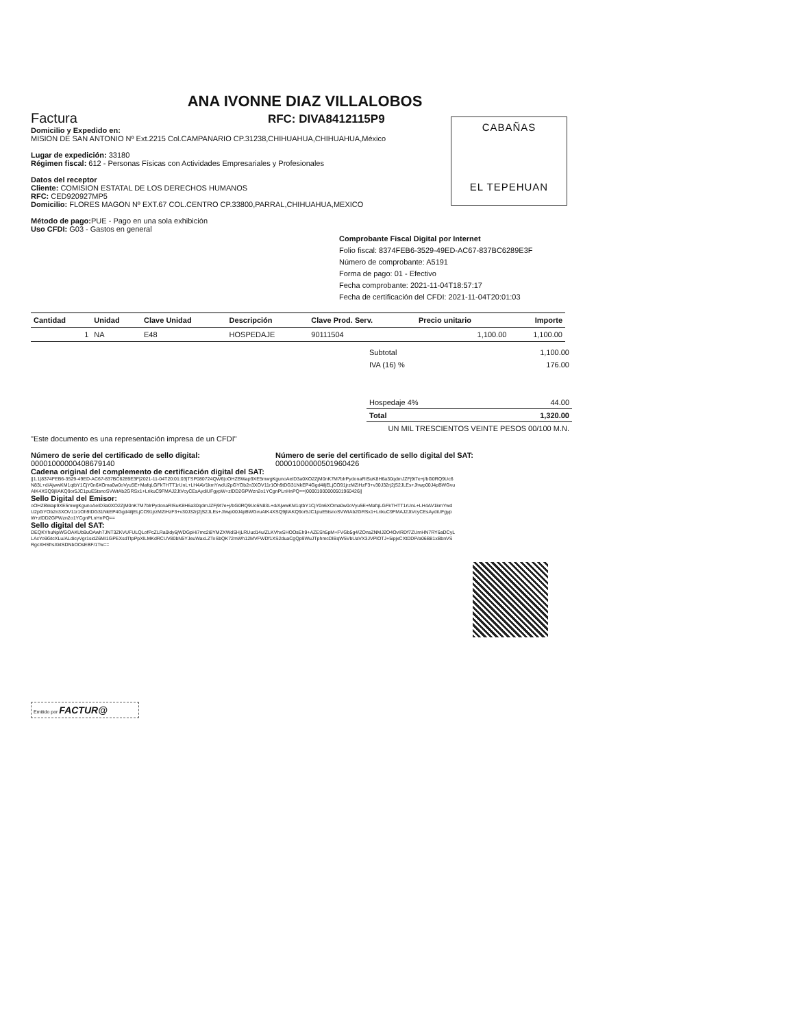ANA IVONNE DIAZ VILLALOBOS
Factura RFC: DIVA8412115P9
CABAÑAS
EL TEPEHUAN
Domicilio y Expedido en:
MISION DE SAN ANTONIO Nº Ext.2215 Col.CAMPANARIO CP.31238,CHIHUAHUA,CHIHUAHUA,México
Lugar de expedición: 33180
Régimen fiscal: 612 - Personas Físicas con Actividades Empresariales y Profesionales
Datos del receptor
Cliente: COMISION ESTATAL DE LOS DERECHOS HUMANOS
RFC: CED920927MP5
Domicilio: FLORES MAGON Nº EXT.67 COL.CENTRO CP.33800,PARRAL,CHIHUAHUA,MEXICO
Método de pago: PUE - Pago en una sola exhibición
Uso CFDI: G03 - Gastos en general
Comprobante Fiscal Digital por Internet
Folio fiscal: 8374FEB6-3529-49ED-AC67-837BC6289E3F
Número de comprobante: A5191
Forma de pago: 01 - Efectivo
Fecha comprobante: 2021-11-04T18:57:17
Fecha de certificación del CFDI: 2021-11-04T20:01:03
| Cantidad | Unidad | Clave Unidad | Descripción | Clave Prod. Serv. | Precio unitario | Importe |
| --- | --- | --- | --- | --- | --- | --- |
| 1 | NA | E48 | HOSPEDAJE | 90111504 | 1,100.00 | 1,100.00 |
| Subtotal | 1,100.00 |
| IVA (16) % | 176.00 |
| Hospedaje 4% | 44.00 |
| Total | 1,320.00 |
| UN MIL TRESCIENTOS VEINTE PESOS 00/100 M.N. | |
"Este documento es una representación impresa de un CFDI"
Número de serie del certificado de sello digital:
00001000000408679140
Número de serie del certificado de sello digital del SAT:
00001000000501960426
Cadena original del complemento de certificación digital del SAT:
||1.1|8374FEB6-3529-49ED-AC67-837BC6289E3F|2021-11-04T20:01:03|TSP080724QW6|oOHZBWap9XE5mwgKgunoAeID3a0XO2ZjM0nK7M7blrPydonaRISuK8H6a30qdmJZFj9t7e+j/bG0RQ9Uc6N83L+d/AjwwKM1qtbY1CjY0n6XOma0w0oVyu5E+MafqLGFkTHTT1rUnL+LH4AV1kmYwdU2pGYOb2n3XOV11r1Oh9tDG31NkEP4Ggd4iljELjCO91jrzMZiHzF3+v30J32rj2jS2JLEs+Jhwp00J4pBWGvuAIK4XSQ9jlIAKQ9or5JC1puE5tsnoSVWtAb2GRSx1+LrikuC9FMAJ2JtVcyCEsAydiUFgypW+zlDD2GPWzn2o1YCgnPLnHnPQ==|00001000000501960426||
Sello Digital del Emisor:
oOHZBWap9XE5mwgKgunoAeID3a0XO2ZjM0nK7M7blrPydonaRISuK8H6a30qdmJZFj9t7e+j/bG0RQ9Uc6N83L+d/AjwwKM1qtbY1CjY0n6XOma0w0oVyu5E+MafqLGFkTHTT1rUnL+LH4AV1kmYwdU2pGYOb2n3XOV11r1Oh9tDG31NkEP4Ggd4iljELjCO91jrzMZiHzF3+v30J32rj2jS2JLEs+Jhwp00J4pBWGvuAIK4XSQ9jlIAKQ9or5JC1puE5tsnoSVWtAb2GRSx1+LrikuC9FMAJ2JtVcyCEsAydiUFgypW+zlDD2GPWzn2o1YCgnPLnHnPQ==
Sello digital del SAT:
DEQKYhuNpWGOAKUb9uOAwh7JNT3ZKVUFULQLofPcZLRa0idy6jWDGpHi7mc2i8YMZXWdSHjLRUud14u/ZLKVhxSHOOsEh9+AZESh5pM+FVGb5g4/ZOnsZNMJ2O4OvIRDf7ZUmHN7RY6aDCyLLAcYo9GtcXLu/ALdicyVgr1sidZ6MI1GPEXsdTtpPpXlLMKdRCUV80bN5YJeuWaxLZToSbQK72mWh12MVFWDf1XS2duaCgQp9WuJTphmcDIBqW5VbUaVX3JVPlOTJ+5ipjxCXtDDP/a06B81xBbnVSRgcXHSfrsXktSDNbOOsEBF/1Tw==
Emitido por FACTUR@